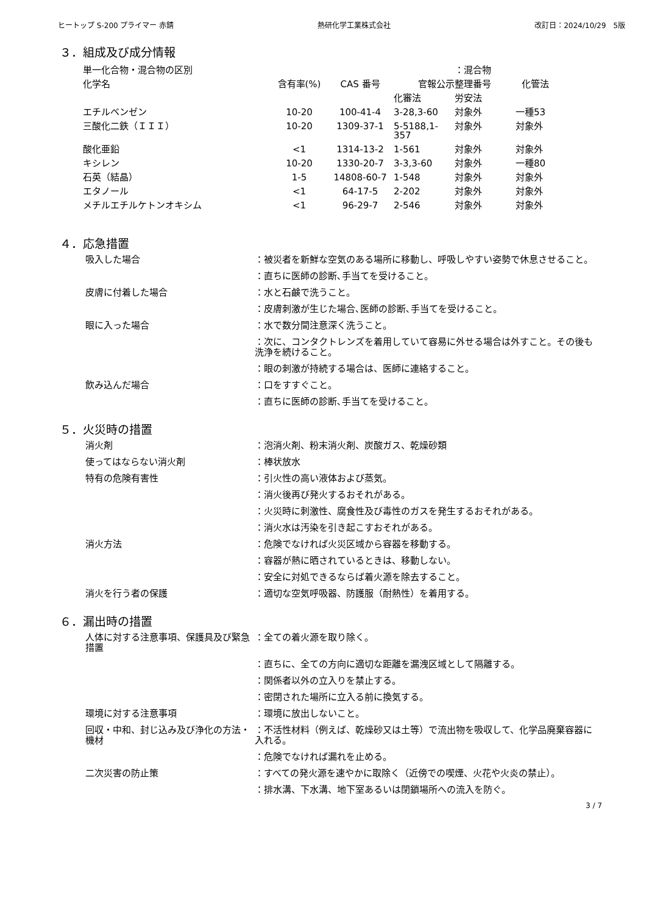ヒートップ S-200 プライマー 赤錆 熱研化学工業株式会社 改訂日：2024/10/29　5版
３．組成及び成分情報
| 単一化合物・混合物の区別 | | | | ：混合物 | |
| 化学名 | 含有率(%) | CAS 番号 | 官報公示整理番号 | | 化管法 |
| | | | 化審法 | 労安法 | |
| エチルベンゼン | 10-20 | 100-41-4 | 3-28,3-60 | 対象外 | 一種53 |
| 三酸化二鉄（ＩＩＩ） | 10-20 | 1309-37-1 | 5-5188,1- 357 | 対象外 | 対象外 |
| 酸化亜鉛 | <1 | 1314-13-2 | 1-561 | 対象外 | 対象外 |
| キシレン | 10-20 | 1330-20-7 | 3-3,3-60 | 対象外 | 一種80 |
| 石英（結晶） | 1-5 | 14808-60-7 | 1-548 | 対象外 | 対象外 |
| エタノール | <1 | 64-17-5 | 2-202 | 対象外 | 対象外 |
| メチルエチルケトンオキシム | <1 | 96-29-7 | 2-546 | 対象外 | 対象外 |
４．応急措置
吸入した場合 ：被災者を新鮮な空気のある場所に移動し、呼吸しやすい姿勢で休息させること。
：直ちに医師の診断､手当てを受けること。
皮膚に付着した場合 ：水と石鹸で洗うこと。
：皮膚刺激が生じた場合､医師の診断､手当てを受けること。
眼に入った場合 ：水で数分間注意深く洗うこと。
：次に、コンタクトレンズを着用していて容易に外せる場合は外すこと。その後も洗浄を続けること。
：眼の刺激が持続する場合は、医師に連絡すること。
飲み込んだ場合 ：口をすすぐこと。
：直ちに医師の診断､手当てを受けること。
５．火災時の措置
消火剤 ：泡消火剤、粉末消火剤、炭酸ガス、乾燥砂類
使ってはならない消火剤 ：棒状放水
特有の危険有害性 ：引火性の高い液体および蒸気。
：消火後再び発火するおそれがある。
：火災時に刺激性、腐食性及び毒性のガスを発生するおそれがある。
：消火水は汚染を引き起こすおそれがある。
消火方法 ：危険でなければ火災区域から容器を移動する。
：容器が熱に晒されているときは、移動しない。
：安全に対処できるならば着火源を除去すること。
消火を行う者の保護 ：適切な空気呼吸器、防護服（耐熱性）を着用する。
６．漏出時の措置
人体に対する注意事項、保護具及び緊急措置
：全ての着火源を取り除く。
：直ちに、全ての方向に適切な距離を漏洩区域として隔離する。
：関係者以外の立入りを禁止する。
：密閉された場所に立入る前に換気する。
環境に対する注意事項 ：環境に放出しないこと。
回収・中和、封じ込み及び浄化の方法・機材
：不活性材料（例えば、乾燥砂又は土等）で流出物を吸収して、化学品廃棄容器に入れる。
：危険でなければ漏れを止める。
二次災害の防止策 ：すべての発火源を速やかに取除く（近傍での喫煙、火花や火炎の禁止）。
：排水溝、下水溝、地下室あるいは閉鎖場所への流入を防ぐ。
3 / 7